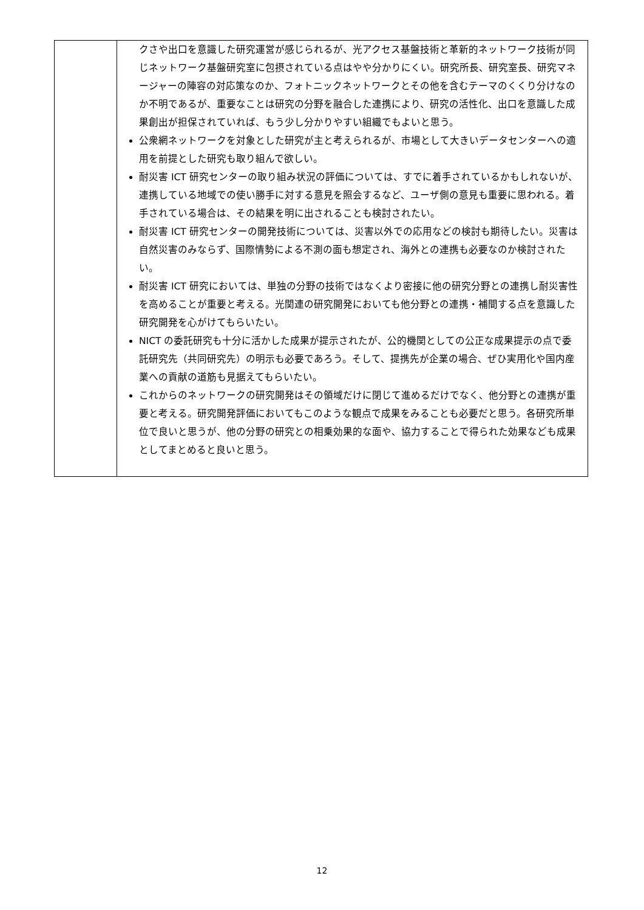| | クさや出口を意識した研究運営が感じられるが、光アクセス基盤技術と革新的ネットワーク技術が同じネットワーク基盤研究室に包摂されている点はやや分かりにくい。研究所長、研究室長、研究マネージャーの陣容の対応策なのか、フォトニックネットワークとその他を含むテーマのくくり分けなのか不明であるが、重要なことは研究の分野を融合した連携により、研究の活性化、出口を意識した成果創出が担保されていれば、もう少し分かりやすい組織でもよいと思う。 公衆網ネットワークを対象とした研究が主と考えられるが、市場として大きいデータセンターへの適用を前提とした研究も取り組んで欲しい。 耐災害 ICT 研究センターの取り組み状況の評価については、すでに着手されているかもしれないが、連携している地域での使い勝手に対する意見を照会するなど、ユーザ側の意見も重要に思われる。着手されている場合は、その結果を明に出されることも検討されたい。 耐災害 ICT 研究センターの開発技術については、災害以外での応用などの検討も期待したい。災害は自然災害のみならず、国際情勢による不測の面も想定され、海外との連携も必要なのか検討されたい。 耐災害 ICT 研究においては、単独の分野の技術ではなくより密接に他の研究分野との連携し耐災害性を高めることが重要と考える。光関連の研究開発においても他分野との連携・補間する点を意識した研究開発を心がけてもらいたい。 NICT の委託研究も十分に活かした成果が提示されたが、公的機関としての公正な成果提示の点で委託研究先（共同研究先）の明示も必要であろう。そして、提携先が企業の場合、ぜひ実用化や国内産業への貢献の道筋も見据えてもらいたい。 これからのネットワークの研究開発はその領域だけに閉じて進めるだけでなく、他分野との連携が重要と考える。研究開発評価においてもこのような観点で成果をみることも必要だと思う。各研究所単位で良いと思うが、他の分野の研究との相乗効果的な面や、協力することで得られた効果なども成果としてまとめると良いと思う。 |
12